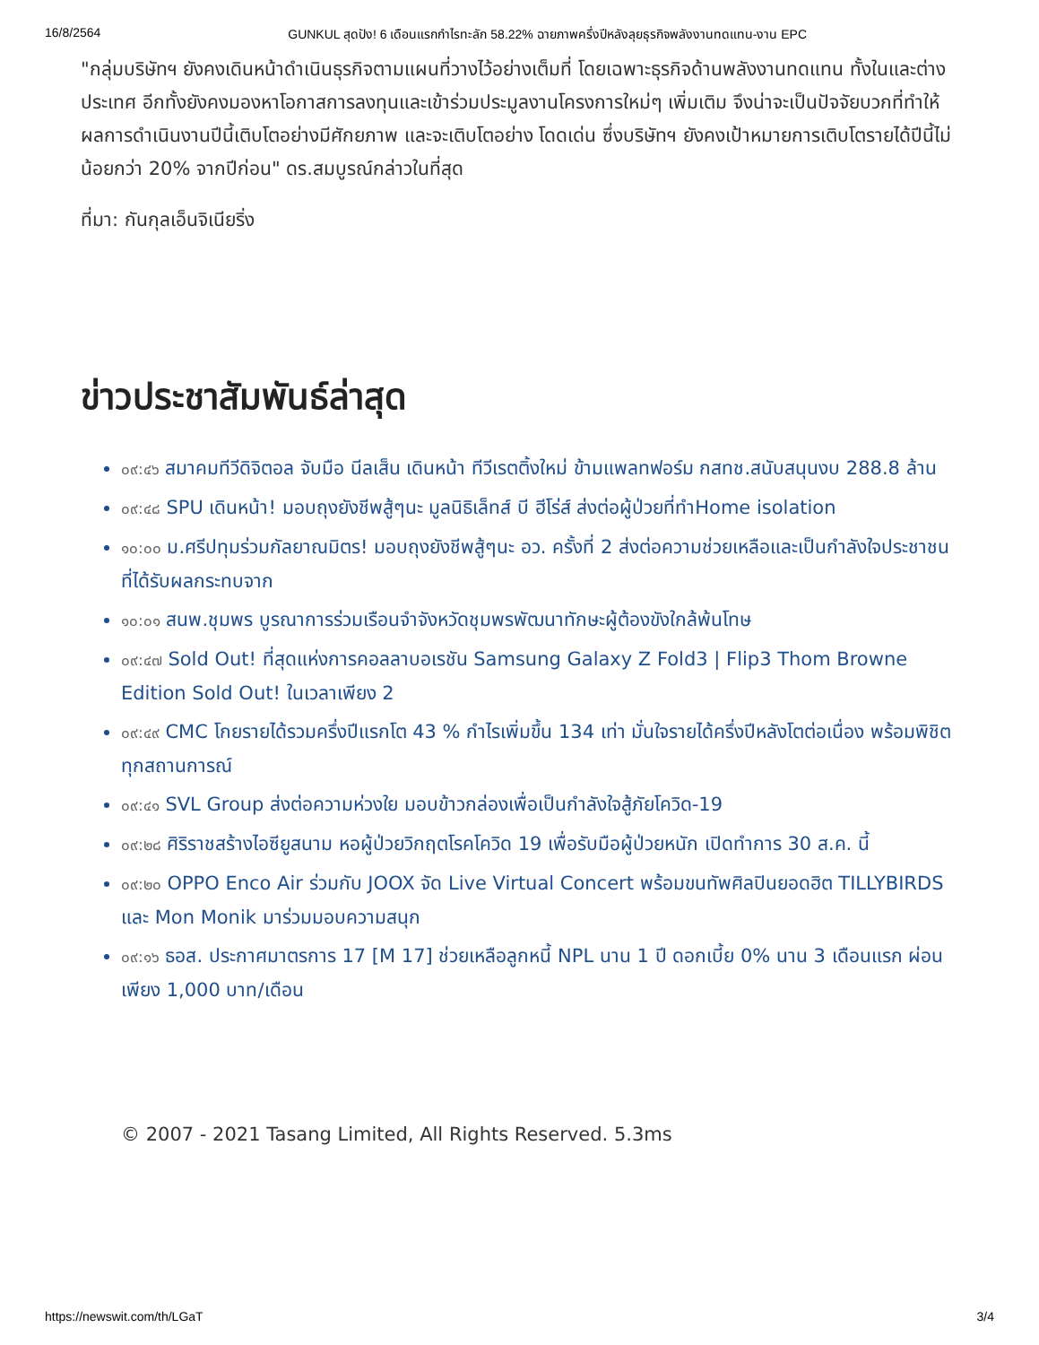16/8/2564 GUNKUL สุดปัง! 6 เดือนแรกกำไรทะลัก 58.22% ฉายภาพครึ่งปีหลังลุยธุรกิจพลังงานทดแทน-งาน EPC
"กลุ่มบริษัทฯ ยังคงเดินหน้าดำเนินธุรกิจตามแผนที่วางไว้อย่างเต็มที่ โดยเฉพาะธุรกิจด้านพลังงานทดแทน ทั้งในและต่างประเทศ อีกทั้งยังคงมองหาโอกาสการลงทุนและเข้าร่วมประมูลงานโครงการใหม่ๆ เพิ่มเติม จึงน่าจะเป็นปัจจัยบวกที่ทำให้ผลการดำเนินงานปีนี้เติบโตอย่างมีศักยภาพ และจะเติบโตอย่าง โดดเด่น ซึ่งบริษัทฯ ยังคงเป้าหมายการเติบโตรายได้ปีนี้ไม่น้อยกว่า 20% จากปีก่อน" ดร.สมบูรณ์กล่าวในที่สุด
ที่มา: กันกุลเอ็นจิเนียริ่ง
ข่าวประชาสัมพันธ์ล่าสุด
๐๙:๔๖ สมาคมทีวีดิจิตอล จับมือ นีลเส็น เดินหน้า ทีวีเรตติ้งใหม่ ข้ามแพลทฟอร์ม กสทช.สนับสนุนงบ 288.8 ล้าน
๐๙:๔๘ SPU เดินหน้า! มอบถุงยังชีพสู้ๆนะ มูลนิธิเล็ทส์ บี ฮีโร่ส์ ส่งต่อผู้ป่วยที่ทำHome isolation
๑๐:๐๐ ม.ศรีปทุมร่วมกัลยาณมิตร! มอบถุงยังชีพสู้ๆนะ อว. ครั้งที่ 2 ส่งต่อความช่วยเหลือและเป็นกำลังใจประชาชนที่ได้รับผลกระทบจาก
๑๐:๐๑ สนพ.ชุมพร บูรณาการร่วมเรือนจำจังหวัดชุมพรพัฒนาทักษะผู้ต้องขังใกล้พ้นโทษ
๐๙:๔๗ Sold Out! ที่สุดแห่งการคอลลาบอเรชัน Samsung Galaxy Z Fold3 | Flip3 Thom Browne Edition Sold Out! ในเวลาเพียง 2
๐๙:๔๙ CMC โกยรายได้รวมครึ่งปีแรกโต 43 % กำไรเพิ่มขึ้น 134 เท่า มั่นใจรายได้ครึ่งปีหลังโตต่อเนื่อง พร้อมพิชิตทุกสถานการณ์
๐๙:๔๑ SVL Group ส่งต่อความห่วงใย มอบข้าวกล่องเพื่อเป็นกำลังใจสู้ภัยโควิด-19
๐๙:๒๘ ศิริราชสร้างไอซียูสนาม หอผู้ป่วยวิกฤตโรคโควิด 19 เพื่อรับมือผู้ป่วยหนัก เปิดทำการ 30 ส.ค. นี้
๐๙:๒๐ OPPO Enco Air ร่วมกับ JOOX จัด Live Virtual Concert พร้อมขนทัพศิลปินยอดฮิต TILLYBIRDS และ Mon Monik มาร่วมมอบความสนุก
๐๙:๑๖ ธอส. ประกาศมาตรการ 17 [M 17] ช่วยเหลือลูกหนี้ NPL นาน 1 ปี ดอกเบี้ย 0% นาน 3 เดือนแรก ผ่อนเพียง 1,000 บาท/เดือน
© 2007 - 2021 Tasang Limited, All Rights Reserved. 5.3ms
https://newswit.com/th/LGaT 3/4